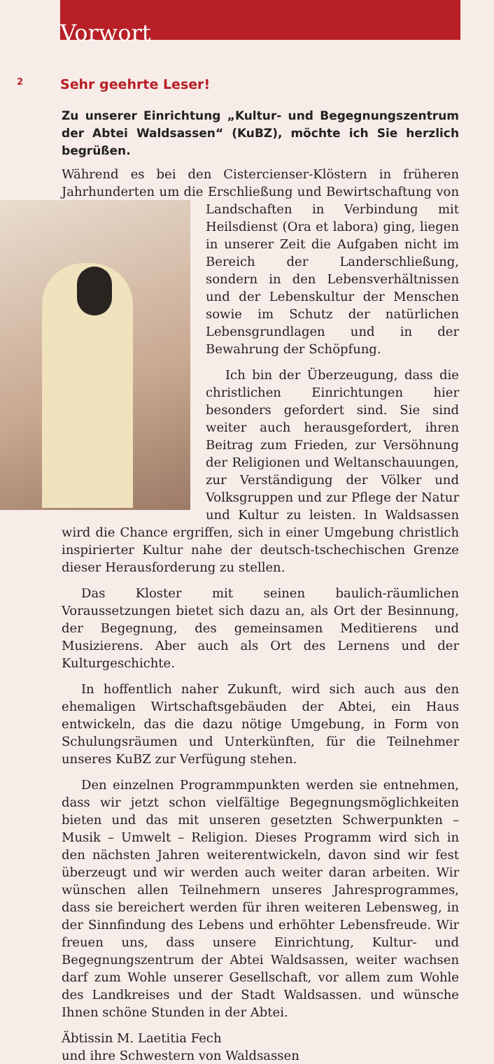Vorwort
2
Sehr geehrte Leser!
Zu unserer Einrichtung „Kultur- und Begegnungszentrum der Abtei Waldsassen“ (KuBZ), möchte ich Sie herzlich begrüßen.
Während es bei den Cistercienser-Klöstern in früheren Jahrhunderten um die Erschließung und Bewirtschaftung von Landschaften in Verbindung mit Heilsdienst (Ora et labora) ging, liegen in unserer Zeit die Aufgaben nicht im Bereich der Landerschließung, sondern in den Lebensverhältnissen und der Lebenskultur der Menschen sowie im Schutz der natürlichen Lebensgrundlagen und in der Bewahrung der Schöpfung.
Ich bin der Überzeugung, dass die christlichen Einrichtungen hier besonders gefordert sind. Sie sind weiter auch herausgefordert, ihren Beitrag zum Frieden, zur Versöhnung der Religionen und Weltanschauungen, zur Verständigung der Völker und Volksgruppen und zur Pflege der Natur und Kultur zu leisten. In Waldsassen wird die Chance ergriffen, sich in einer Umgebung christlich inspirierter Kultur nahe der deutsch-tschechischen Grenze dieser Herausforderung zu stellen.
Das Kloster mit seinen baulich-räumlichen Voraussetzungen bietet sich dazu an, als Ort der Besinnung, der Begegnung, des gemeinsamen Meditierens und Musizierens. Aber auch als Ort des Lernens und der Kulturgeschichte.
In hoffentlich naher Zukunft, wird sich auch aus den ehemaligen Wirtschaftsgebäuden der Abtei, ein Haus entwickeln, das die dazu nötige Umgebung, in Form von Schulungsräumen und Unterkünften, für die Teilnehmer unseres KuBZ zur Verfügung stehen.
Den einzelnen Programmpunkten werden sie entnehmen, dass wir jetzt schon vielfältige Begegnungsmöglichkeiten bieten und das mit unseren gesetzten Schwerpunkten – Musik – Umwelt – Religion. Dieses Programm wird sich in den nächsten Jahren weiterentwickeln, davon sind wir fest überzeugt und wir werden auch weiter daran arbeiten. Wir wünschen allen Teilnehmern unseres Jahresprogrammes, dass sie bereichert werden für ihren weiteren Lebensweg, in der Sinnfindung des Lebens und erhöhter Lebensfreude. Wir freuen uns, dass unsere Einrichtung, Kultur- und Begegnungszentrum der Abtei Waldsassen, weiter wachsen darf zum Wohle unserer Gesellschaft, vor allem zum Wohle des Landkreises und der Stadt Waldsassen. und wünsche Ihnen schöne Stunden in der Abtei.
Äbtissin M. Laetitia Fech
und ihre Schwestern von Waldsassen